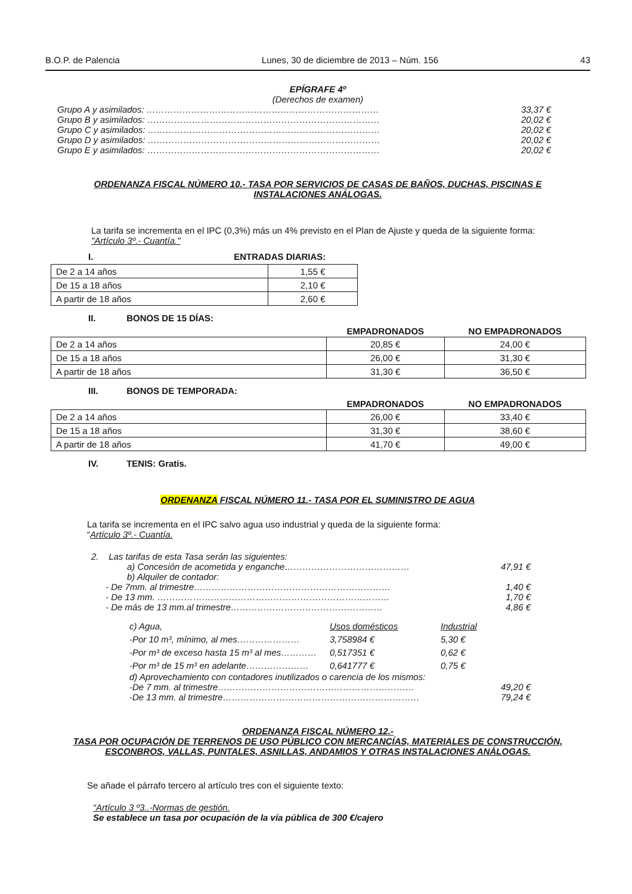B.O.P. de Palencia Lunes, 30 de diciembre de 2013 – Núm. 156 43
EPÍGRAFE 4º
(Derechos de examen)
Grupo A y asimilados: …………………………………………………………………… 33,37 €
Grupo B y asimilados: …………………………………………………………………… 20,02 €
Grupo C y asimilados: …………………………………………………………………… 20,02 €
Grupo D y asimilados: …………………………………………………………………… 20,02 €
Grupo E y asimilados: …………………………………………………………………… 20,02 €
ORDENANZA FISCAL NÚMERO 10.- TASA POR SERVICIOS DE CASAS DE BAÑOS, DUCHAS, PISCINAS E
INSTALACIONES ANÁLOGAS.
La tarifa se incrementa en el IPC (0,3%) más un 4% previsto en el Plan de Ajuste y queda de la siguiente forma:
"Artículo 3º.- Cuantía."
I. ENTRADAS DIARIAS:
| De 2 a 14 años | 1,55 € |
| De 15 a 18 años | 2,10 € |
| A partir de 18 años | 2,60 € |
II. BONOS DE 15 DÍAS:
| | EMPADRONADOS | NO EMPADRONADOS |
| --- | --- | --- |
| De 2 a 14 años | 20,85 € | 24,00 € |
| De 15 a 18 años | 26,00 € | 31,30 € |
| A partir de 18 años | 31,30 € | 36,50 € |
III. BONOS DE TEMPORADA:
| | EMPADRONADOS | NO EMPADRONADOS |
| --- | --- | --- |
| De 2 a 14 años | 26,00 € | 33,40 € |
| De 15 a 18 años | 31,30 € | 38,60 € |
| A partir de 18 años | 41,70 € | 49,00 € |
IV. TENIS: Gratis.
ORDENANZA FISCAL NÚMERO 11.- TASA POR EL SUMINISTRO DE AGUA
La tarifa se incrementa en el IPC salvo agua uso industrial y queda de la siguiente forma:
“Artículo 3º.- Cuantía.
2. Las tarifas de esta Tasa serán las siguientes:
a) Concesión de acometida y enganche…………………………………… 47,91 €
b) Alquiler de contador:
- De 7mm. al trimestre………………………………………………………… 1,40 €
- De 13 mm. …………………………………………………………………… 1,70 €
- De más de 13 mm.al trimestre…………………………………………… 4,86 €
| c) Agua, | Usos domésticos | Industrial |
| -Por 10 m³, mínimo, al mes………………… | 3,758984 € | 5,30 € |
| -Por m³ de exceso hasta 15 m³ al mes………… | 0,517351 € | 0,62 € |
| -Por m³ de 15 m³ en adelante………………… | 0,641777 € | 0,75 € |
d) Aprovechamiento con contadores inutilizados o carencia de los mismos:
-De 7 mm. al trimestre………………………………………………………… 49,20 €
-De 13 mm. al trimestre………………………………………………………… 79,24 €
ORDENANZA FISCAL NÚMERO 12.-
TASA POR OCUPACIÓN DE TERRENOS DE USO PÚBLICO CON MERCANCÍAS, MATERIALES DE CONSTRUCCIÓN,
ESCONBROS, VALLAS, PUNTALES, ASNILLAS, ANDAMIOS Y OTRAS INSTALACIONES ANÁLOGAS.
Se añade el párrafo tercero al artículo tres con el siguiente texto:
“Artículo 3 º3..-Normas de gestión.
Se establece un tasa por ocupación de la vía pública de 300 €/cajero